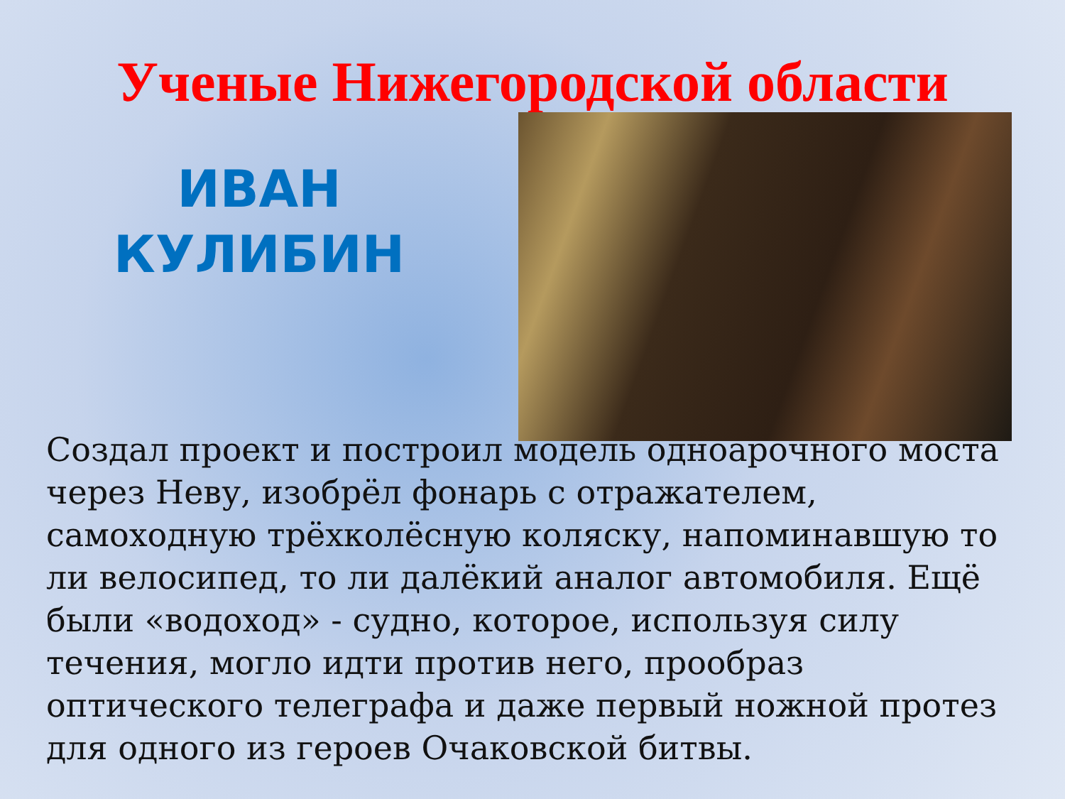Ученые Нижегородской области
ИВАН
КУЛИБИН
Создал проект и построил модель одноарочного моста через Неву, изобрёл фонарь с отражателем, самоходную трёхколёсную коляску, напоминавшую то ли велосипед, то ли далёкий аналог автомобиля. Ещё были «водоход» - судно, которое, используя силу течения, могло идти против него, прообраз оптического телеграфа и даже первый ножной протез для одного из героев Очаковской битвы.